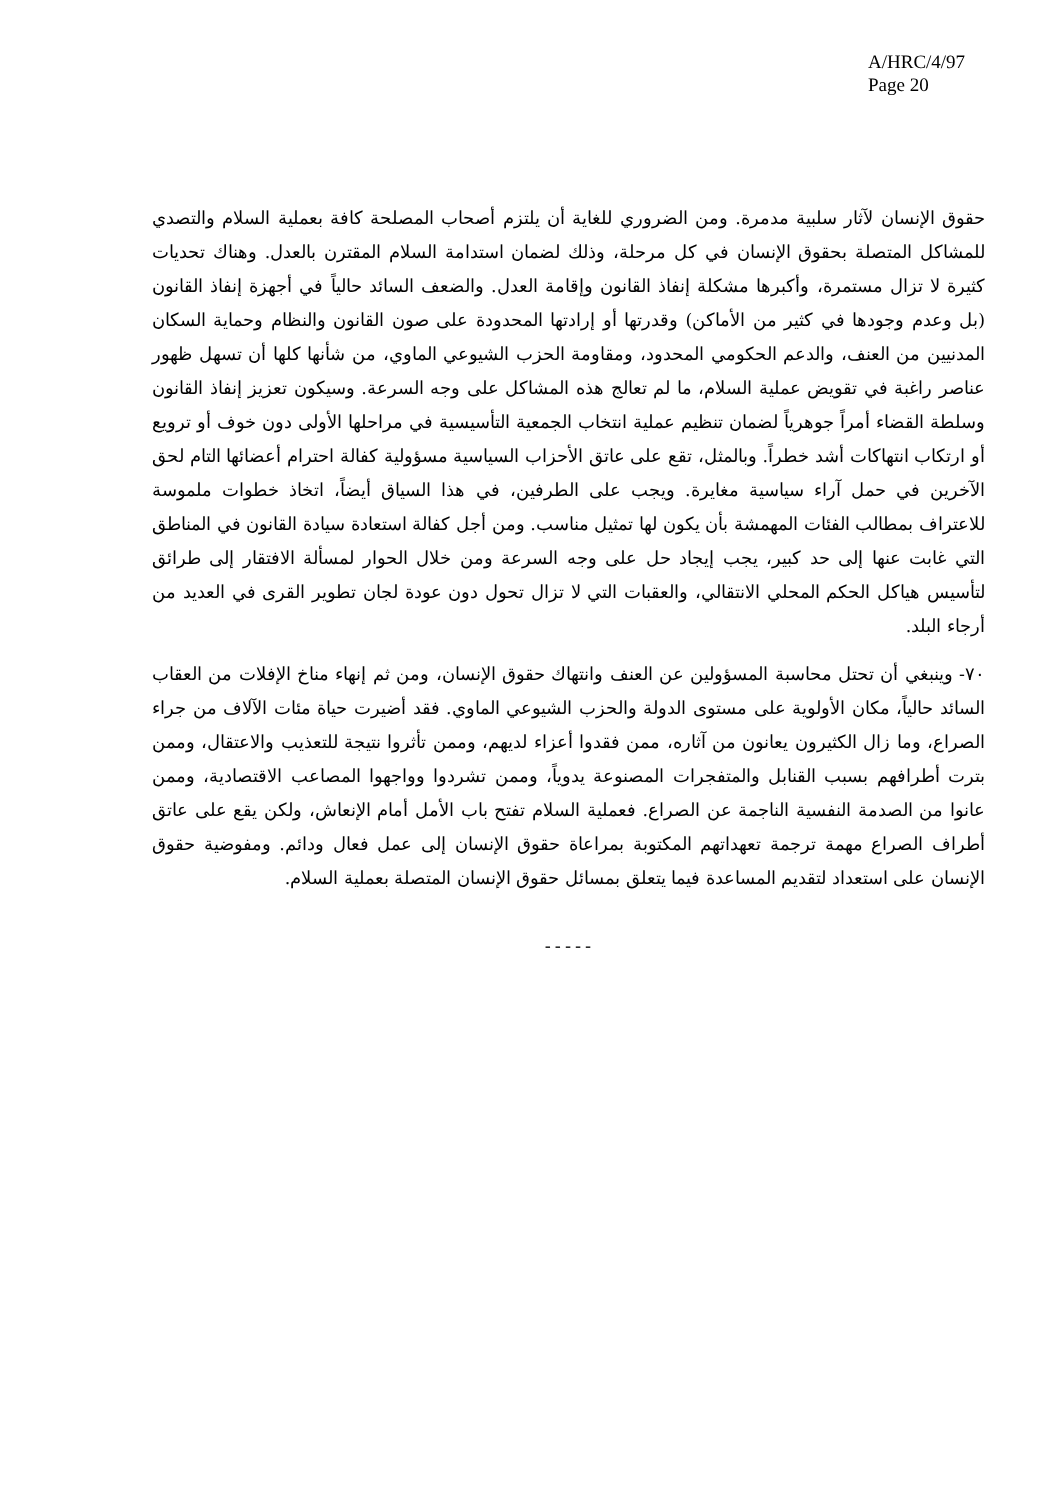A/HRC/4/97
Page 20
حقوق الإنسان لآثار سلبية مدمرة. ومن الضروري للغاية أن يلتزم أصحاب المصلحة كافة بعملية السلام والتصدي للمشاكل المتصلة بحقوق الإنسان في كل مرحلة، وذلك لضمان استدامة السلام المقترن بالعدل. وهناك تحديات كثيرة لا تزال مستمرة، وأكبرها مشكلة إنفاذ القانون وإقامة العدل. والضعف السائد حالياً في أجهزة إنفاذ القانون (بل وعدم وجودها في كثير من الأماكن) وقدرتها أو إرادتها المحدودة على صون القانون والنظام وحماية السكان المدنيين من العنف، والدعم الحكومي المحدود، ومقاومة الحزب الشيوعي الماوي، من شأنها كلها أن تسهل ظهور عناصر راغبة في تقويض عملية السلام، ما لم تعالج هذه المشاكل على وجه السرعة. وسيكون تعزيز إنفاذ القانون وسلطة القضاء أمراً جوهرياً لضمان تنظيم عملية انتخاب الجمعية التأسيسية في مراحلها الأولى دون خوف أو ترويع أو ارتكاب انتهاكات أشد خطراً. وبالمثل، تقع على عاتق الأحزاب السياسية مسؤولية كفالة احترام أعضائها التام لحق الآخرين في حمل آراء سياسية مغايرة. ويجب على الطرفين، في هذا السياق أيضاً، اتخاذ خطوات ملموسة للاعتراف بمطالب الفئات المهمشة بأن يكون لها تمثيل مناسب. ومن أجل كفالة استعادة سيادة القانون في المناطق التي غابت عنها إلى حد كبير، يجب إيجاد حل على وجه السرعة ومن خلال الحوار لمسألة الافتقار إلى طرائق لتأسيس هياكل الحكم المحلي الانتقالي، والعقبات التي لا تزال تحول دون عودة لجان تطوير القرى في العديد من أرجاء البلد.
٧٠- وينبغي أن تحتل محاسبة المسؤولين عن العنف وانتهاك حقوق الإنسان، ومن ثم إنهاء مناخ الإفلات من العقاب السائد حالياً، مكان الأولوية على مستوى الدولة والحزب الشيوعي الماوي. فقد أضيرت حياة مئات الآلاف من جراء الصراع، وما زال الكثيرون يعانون من آثاره، ممن فقدوا أعزاء لديهم، وممن تأثروا نتيجة للتعذيب والاعتقال، وممن بترت أطرافهم بسبب القنابل والمتفجرات المصنوعة يدوياً، وممن تشردوا وواجهوا المصاعب الاقتصادية، وممن عانوا من الصدمة النفسية الناجمة عن الصراع. فعملية السلام تفتح باب الأمل أمام الإنعاش، ولكن يقع على عاتق أطراف الصراع مهمة ترجمة تعهداتهم المكتوبة بمراعاة حقوق الإنسان إلى عمل فعال ودائم. ومفوضية حقوق الإنسان على استعداد لتقديم المساعدة فيما يتعلق بمسائل حقوق الإنسان المتصلة بعملية السلام.
-----